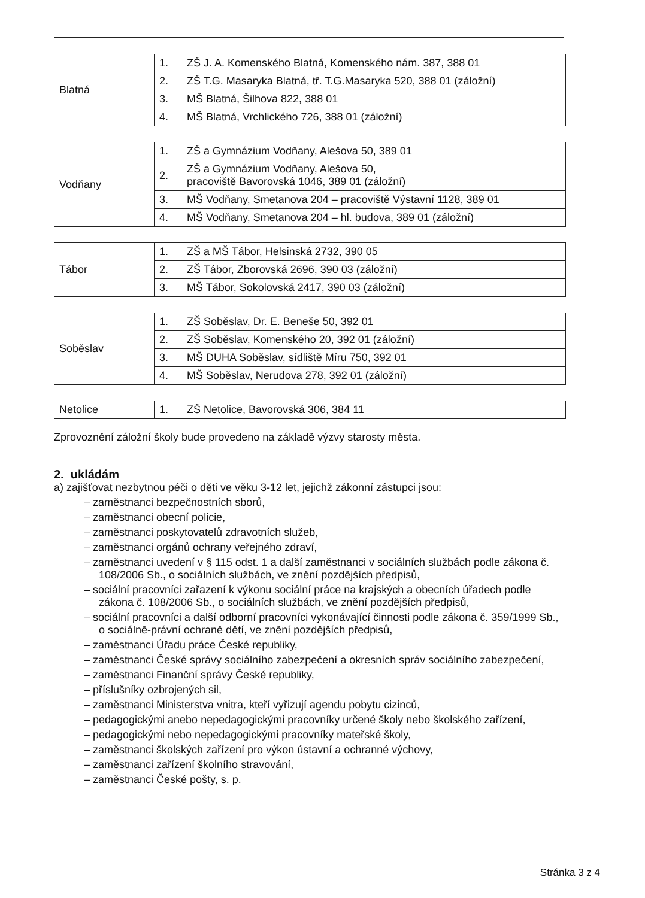| Blatná | 1. | ZŠ J. A. Komenského Blatná, Komenského nám. 387, 388 01 |
| | 2. | ZŠ T.G. Masaryka Blatná, tř. T.G.Masaryka 520, 388 01 (záložní) |
| | 3. | MŠ Blatná, Šilhova 822, 388 01 |
| | 4. | MŠ Blatná, Vrchlického 726, 388 01 (záložní) |
| Vodňany | 1. | ZŠ a Gymnázium Vodňany, Alešova 50, 389 01 |
| | 2. | ZŠ a Gymnázium Vodňany, Alešova 50, pracoviště Bavorovská 1046, 389 01 (záložní) |
| | 3. | MŠ Vodňany, Smetanova 204 – pracoviště Výstavní 1128, 389 01 |
| | 4. | MŠ Vodňany, Smetanova 204 – hl. budova, 389 01 (záložní) |
| Tábor | 1. | ZŠ a MŠ Tábor, Helsinská 2732, 390 05 |
| | 2. | ZŠ Tábor, Zborovská 2696, 390 03 (záložní) |
| | 3. | MŠ Tábor, Sokolovská 2417, 390 03 (záložní) |
| Soběslav | 1. | ZŠ Soběslav, Dr. E. Beneše 50, 392 01 |
| | 2. | ZŠ Soběslav, Komenského 20, 392 01 (záložní) |
| | 3. | MŠ DUHA Soběslav, sídliště Míru 750, 392 01 |
| | 4. | MŠ Soběslav, Nerudova 278, 392 01 (záložní) |
| Netolice | 1. | ZŠ Netolice, Bavorovská 306, 384 11 |
Zprovoznění záložní školy bude provedeno na základě výzvy starosty města.
2. ukládám
a) zajišťovat nezbytnou péči o děti ve věku 3-12 let, jejichž zákonní zástupci jsou:
– zaměstnanci bezpečnostních sborů,
– zaměstnanci obecní policie,
– zaměstnanci poskytovatelů zdravotních služeb,
– zaměstnanci orgánů ochrany veřejného zdraví,
– zaměstnanci uvedení v § 115 odst. 1 a další zaměstnanci v sociálních službách podle zákona č. 108/2006 Sb., o sociálních službách, ve znění pozdějších předpisů,
– sociální pracovníci zařazení k výkonu sociální práce na krajských a obecních úřadech podle zákona č. 108/2006 Sb., o sociálních službách, ve znění pozdějších předpisů,
– sociální pracovníci a další odborní pracovníci vykonávající činnosti podle zákona č. 359/1999 Sb., o sociálně-právní ochraně dětí, ve znění pozdějších předpisů,
– zaměstnanci Úřadu práce České republiky,
– zaměstnanci České správy sociálního zabezpečení a okresních správ sociálního zabezpečení,
– zaměstnanci Finanční správy České republiky,
– příslušníky ozbrojených sil,
– zaměstnanci Ministerstva vnitra, kteří vyřizují agendu pobytu cizinců,
– pedagogickými anebo nepedagogickými pracovníky určené školy nebo školského zařízení,
– pedagogickými nebo nepedagogickými pracovníky mateřské školy,
– zaměstnanci školských zařízení pro výkon ústavní a ochranné výchovy,
– zaměstnanci zařízení školního stravování,
– zaměstnanci České pošty, s. p.
Stránka 3 z 4